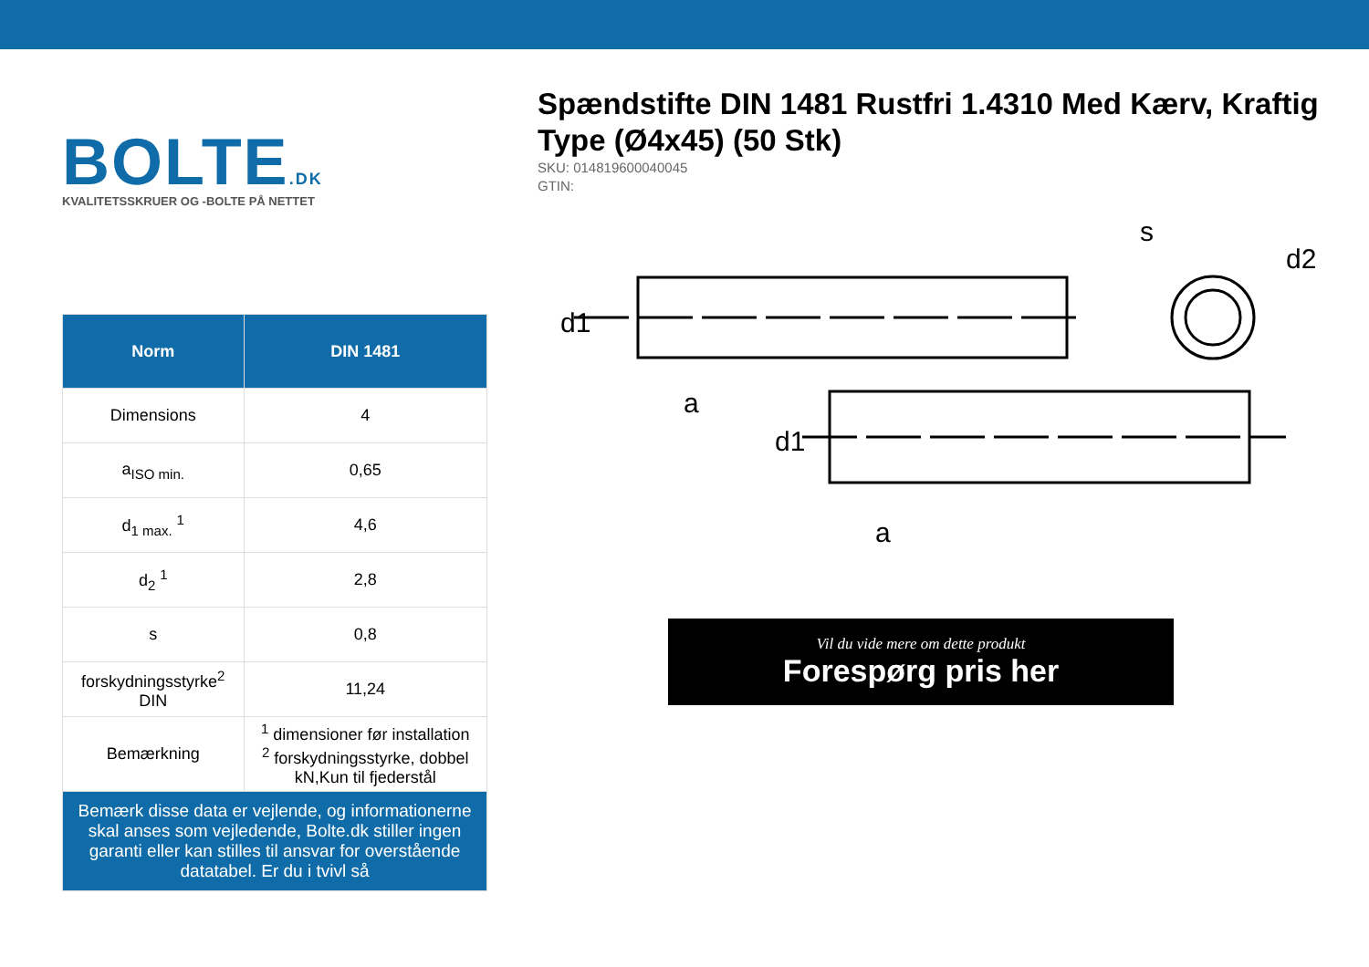BOLTE.DK
KVALITETSSKRUER OG -BOLTE PÅ NETTET
| Norm | DIN 1481 |
| --- | --- |
| Dimensions | 4 |
| a<sub>ISO min.</sub> | 0,65 |
| d<sub>1 max.</sub> <sup>1</sup> | 4,6 |
| d<sub>2</sub> <sup>1</sup> | 2,8 |
| s | 0,8 |
| forskydningsstyrke<sup>2</sup> DIN | 11,24 |
| Bemærkning | <sup>1</sup> dimensioner før installation <sup>2</sup> forskydningsstyrke, dobbel kN,Kun til fjederstål |
| Bemærk disse data er vejlende, og informationerne skal anses som vejledende, Bolte.dk stiller ingen garanti eller kan stilles til ansvar for overstående datatabel. Er du i tvivl så | |
Spændstifte DIN 1481 Rustfri 1.4310 Med Kærv, Kraftig Type (Ø4x45) (50 Stk)
SKU: 014819600040045
GTIN:
d1
a
d1
a
s
d2
Vil du vide mere om dette produkt
Forespørg pris her